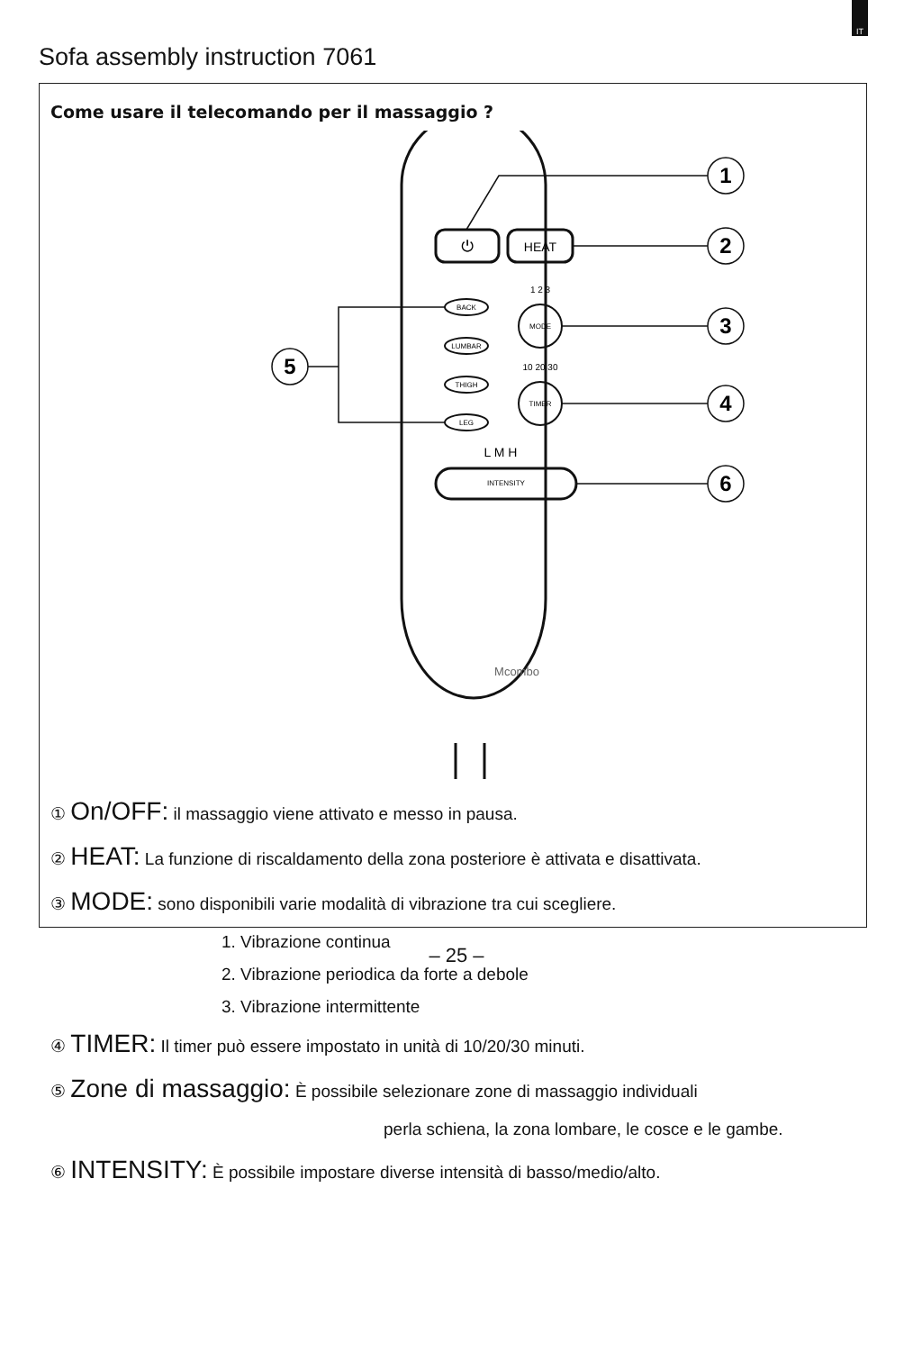IT
Sofa assembly instruction 7061
Come usare il telecomando per il massaggio ?
⏻
HEAT
BACK
LUMBAR
THIGH
LEG
MODE
TIMER
INTENSITY
1 2 3
10 20 30
L M H
Mcombo
1
2
3
4
6
5
① On/OFF: il massaggio viene attivato e messo in pausa.
② HEAT: La funzione di riscaldamento della zona posteriore è attivata e disattivata.
③ MODE: sono disponibili varie modalità di vibrazione tra cui scegliere.
1. Vibrazione continua
2. Vibrazione periodica da forte a debole
3. Vibrazione intermittente
④ TIMER: Il timer può essere impostato in unità di 10/20/30 minuti.
⑤ Zone di massaggio: È possibile selezionare zone di massaggio individuali
perla schiena, la zona lombare, le cosce e le gambe.
⑥ INTENSITY: È possibile impostare diverse intensità di basso/medio/alto.
– 25 –